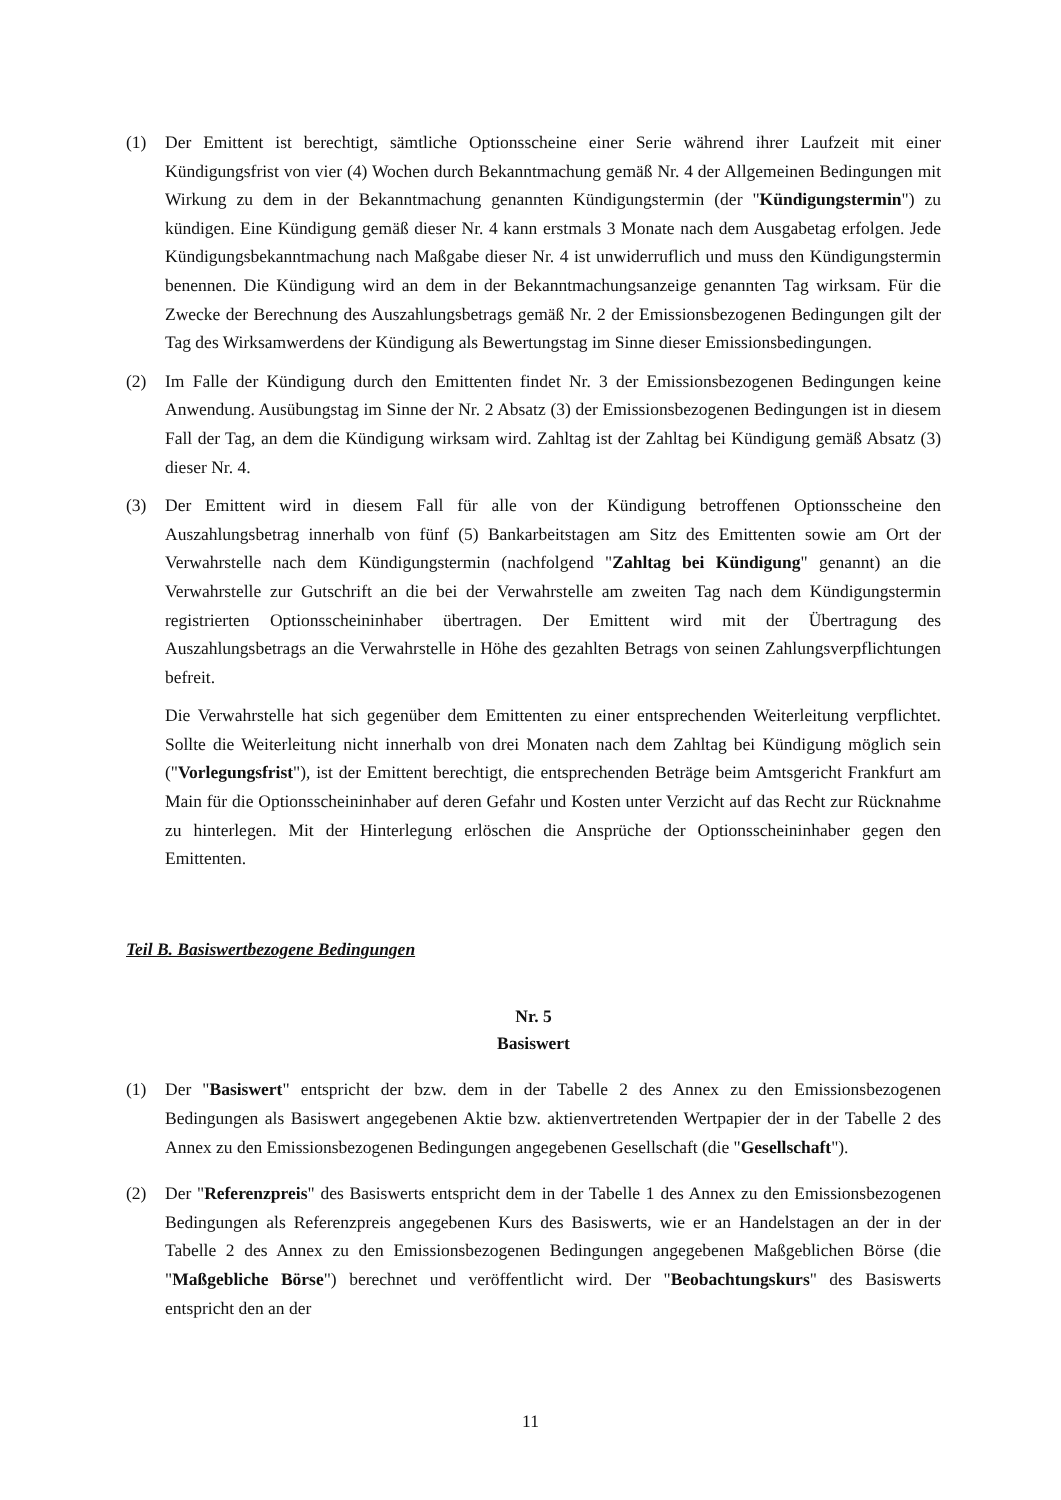(1) Der Emittent ist berechtigt, sämtliche Optionsscheine einer Serie während ihrer Laufzeit mit einer Kündigungsfrist von vier (4) Wochen durch Bekanntmachung gemäß Nr. 4 der Allgemeinen Bedingungen mit Wirkung zu dem in der Bekanntmachung genannten Kündigungstermin (der "Kündigungstermin") zu kündigen. Eine Kündigung gemäß dieser Nr. 4 kann erstmals 3 Monate nach dem Ausgabetag erfolgen. Jede Kündigungsbekanntmachung nach Maßgabe dieser Nr. 4 ist unwiderruflich und muss den Kündigungstermin benennen. Die Kündigung wird an dem in der Bekanntmachungsanzeige genannten Tag wirksam. Für die Zwecke der Berechnung des Auszahlungsbetrags gemäß Nr. 2 der Emissionsbezogenen Bedingungen gilt der Tag des Wirksamwerdens der Kündigung als Bewertungstag im Sinne dieser Emissionsbedingungen.
(2) Im Falle der Kündigung durch den Emittenten findet Nr. 3 der Emissionsbezogenen Bedingungen keine Anwendung. Ausübungstag im Sinne der Nr. 2 Absatz (3) der Emissionsbezogenen Bedingungen ist in diesem Fall der Tag, an dem die Kündigung wirksam wird. Zahltag ist der Zahltag bei Kündigung gemäß Absatz (3) dieser Nr. 4.
(3) Der Emittent wird in diesem Fall für alle von der Kündigung betroffenen Optionsscheine den Auszahlungsbetrag innerhalb von fünf (5) Bankarbeitstagen am Sitz des Emittenten sowie am Ort der Verwahrstelle nach dem Kündigungstermin (nachfolgend "Zahltag bei Kündigung" genannt) an die Verwahrstelle zur Gutschrift an die bei der Verwahrstelle am zweiten Tag nach dem Kündigungstermin registrierten Optionsscheininhaber übertragen. Der Emittent wird mit der Übertragung des Auszahlungsbetrags an die Verwahrstelle in Höhe des gezahlten Betrags von seinen Zahlungsverpflichtungen befreit.
Die Verwahrstelle hat sich gegenüber dem Emittenten zu einer entsprechenden Weiterleitung verpflichtet. Sollte die Weiterleitung nicht innerhalb von drei Monaten nach dem Zahltag bei Kündigung möglich sein ("Vorlegungsfrist"), ist der Emittent berechtigt, die entsprechenden Beträge beim Amtsgericht Frankfurt am Main für die Optionsscheininhaber auf deren Gefahr und Kosten unter Verzicht auf das Recht zur Rücknahme zu hinterlegen. Mit der Hinterlegung erlöschen die Ansprüche der Optionsscheininhaber gegen den Emittenten.
Teil B. Basiswertbezogene Bedingungen
Nr. 5
Basiswert
(1) Der "Basiswert" entspricht der bzw. dem in der Tabelle 2 des Annex zu den Emissionsbezogenen Bedingungen als Basiswert angegebenen Aktie bzw. aktienvertretenden Wertpapier der in der Tabelle 2 des Annex zu den Emissionsbezogenen Bedingungen angegebenen Gesellschaft (die "Gesellschaft").
(2) Der "Referenzpreis" des Basiswerts entspricht dem in der Tabelle 1 des Annex zu den Emissionsbezogenen Bedingungen als Referenzpreis angegebenen Kurs des Basiswerts, wie er an Handelstagen an der in der Tabelle 2 des Annex zu den Emissionsbezogenen Bedingungen angegebenen Maßgeblichen Börse (die "Maßgebliche Börse") berechnet und veröffentlicht wird. Der "Beobachtungskurs" des Basiswerts entspricht den an der
11